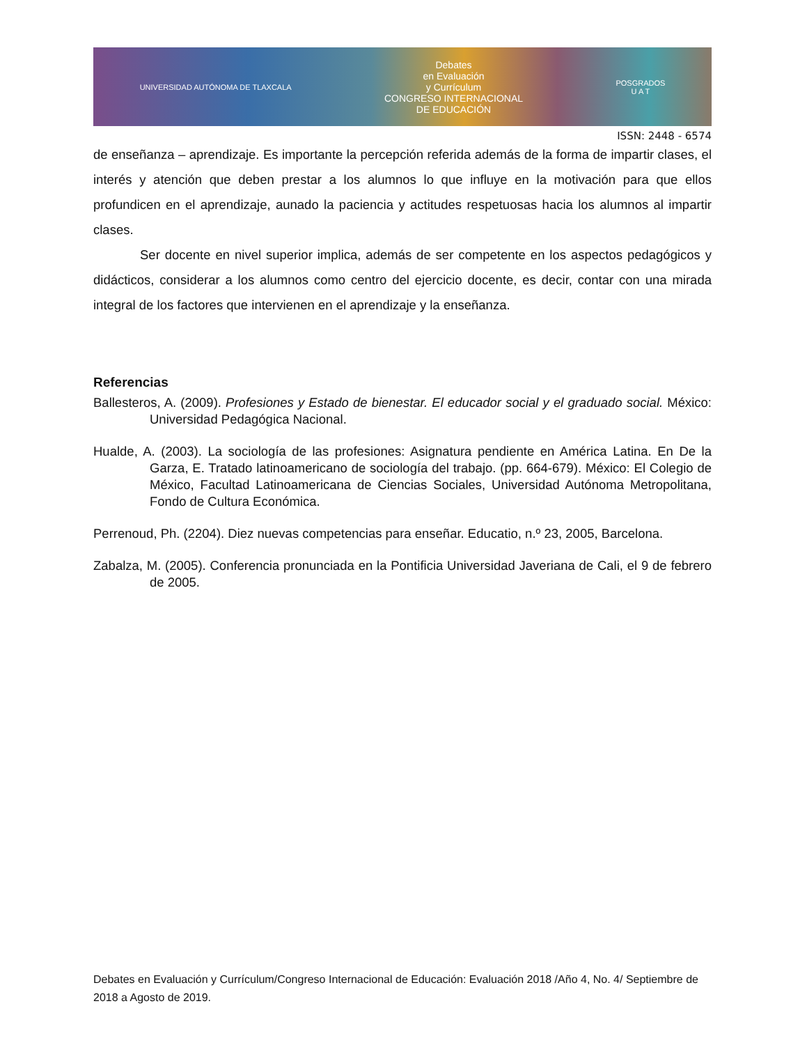UNIVERSIDAD AUTÓNOMA DE TLAXCALA
Debates
en Evaluación
y Currículum
CONGRESO INTERNACIONAL
DE EDUCACIÓN
POSGRADOS
U A T
ISSN: 2448 - 6574
de enseñanza – aprendizaje. Es importante la percepción referida además de la forma de impartir clases, el interés y atención que deben prestar a los alumnos lo que influye en la motivación para que ellos profundicen en el aprendizaje, aunado la paciencia y actitudes respetuosas hacia los alumnos al impartir clases.
Ser docente en nivel superior implica, además de ser competente en los aspectos pedagógicos y didácticos, considerar a los alumnos como centro del ejercicio docente, es decir, contar con una mirada integral de los factores que intervienen en el aprendizaje y la enseñanza.
Referencias
Ballesteros, A. (2009). Profesiones y Estado de bienestar. El educador social y el graduado social. México: Universidad Pedagógica Nacional.
Hualde, A. (2003). La sociología de las profesiones: Asignatura pendiente en América Latina. En De la Garza, E. Tratado latinoamericano de sociología del trabajo. (pp. 664-679). México: El Colegio de México, Facultad Latinoamericana de Ciencias Sociales, Universidad Autónoma Metropolitana, Fondo de Cultura Económica.
Perrenoud, Ph. (2204). Diez nuevas competencias para enseñar. Educatio, n.º 23, 2005, Barcelona.
Zabalza, M. (2005). Conferencia pronunciada en la Pontificia Universidad Javeriana de Cali, el 9 de febrero de 2005.
Debates en Evaluación y Currículum/Congreso Internacional de Educación: Evaluación 2018 /Año 4, No. 4/ Septiembre de 2018 a Agosto de 2019.